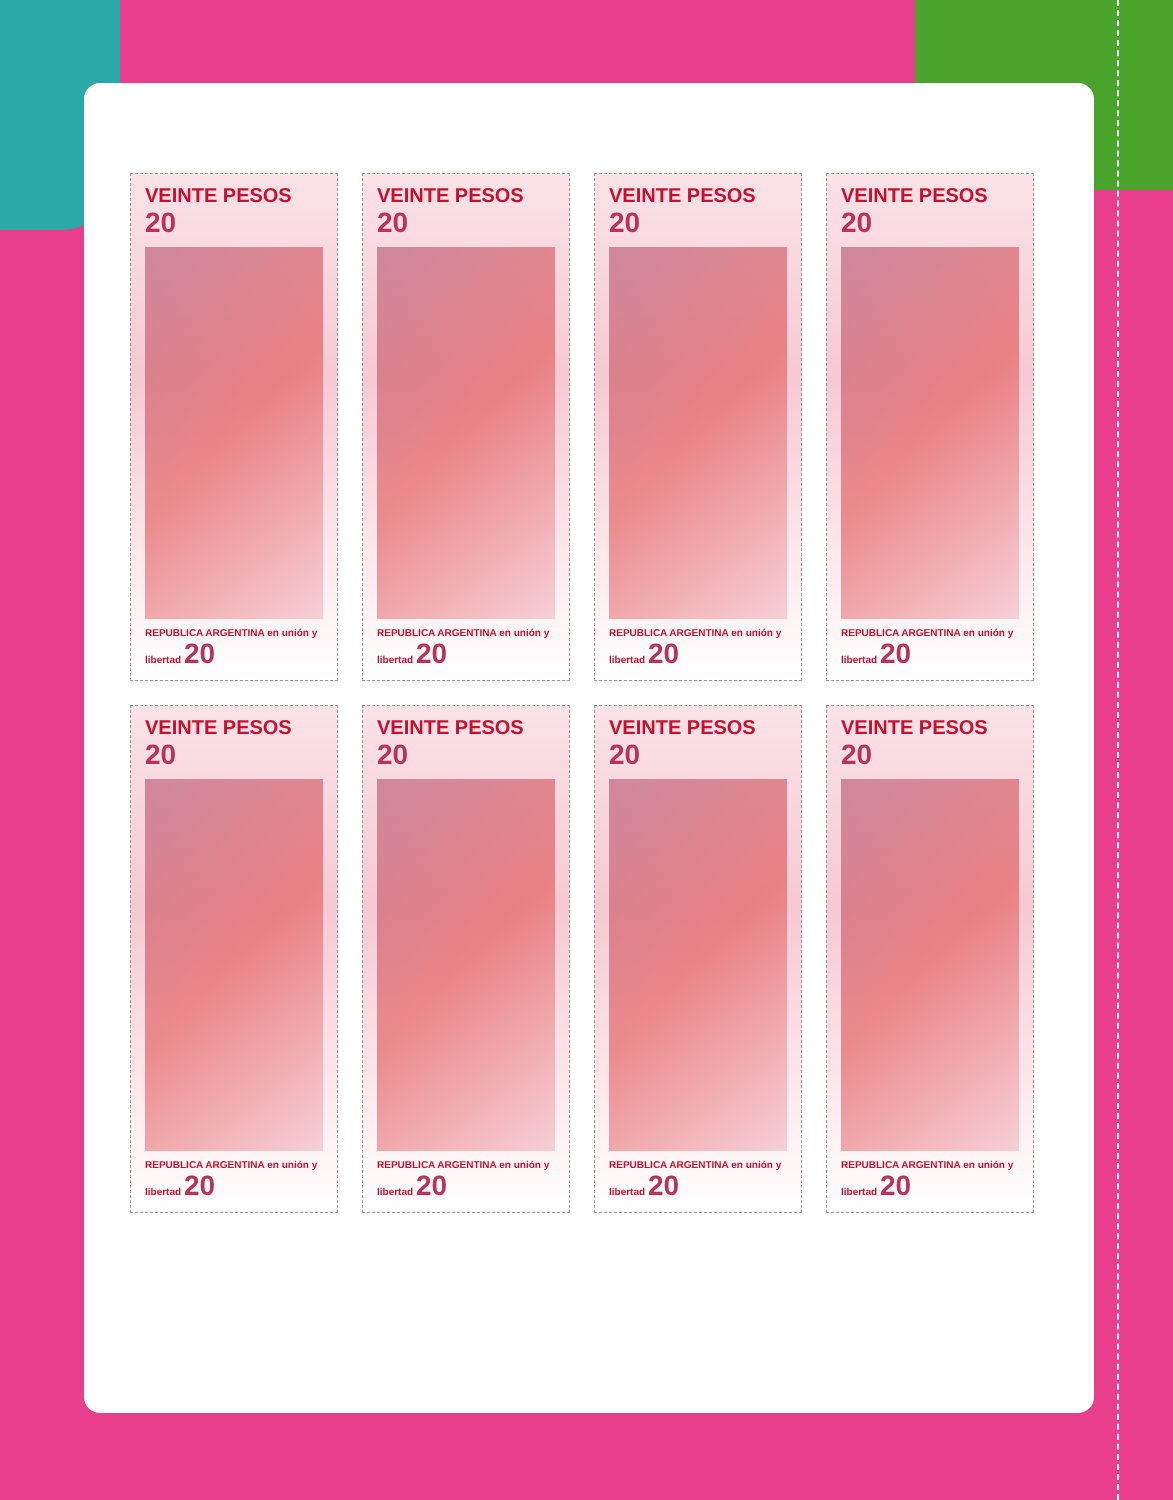VEINTE PESOS 20
REPUBLICA ARGENTINA en unión y libertad 20
VEINTE PESOS 20
REPUBLICA ARGENTINA en unión y libertad 20
VEINTE PESOS 20
REPUBLICA ARGENTINA en unión y libertad 20
VEINTE PESOS 20
REPUBLICA ARGENTINA en unión y libertad 20
VEINTE PESOS 20
REPUBLICA ARGENTINA en unión y libertad 20
VEINTE PESOS 20
REPUBLICA ARGENTINA en unión y libertad 20
VEINTE PESOS 20
REPUBLICA ARGENTINA en unión y libertad 20
VEINTE PESOS 20
REPUBLICA ARGENTINA en unión y libertad 20